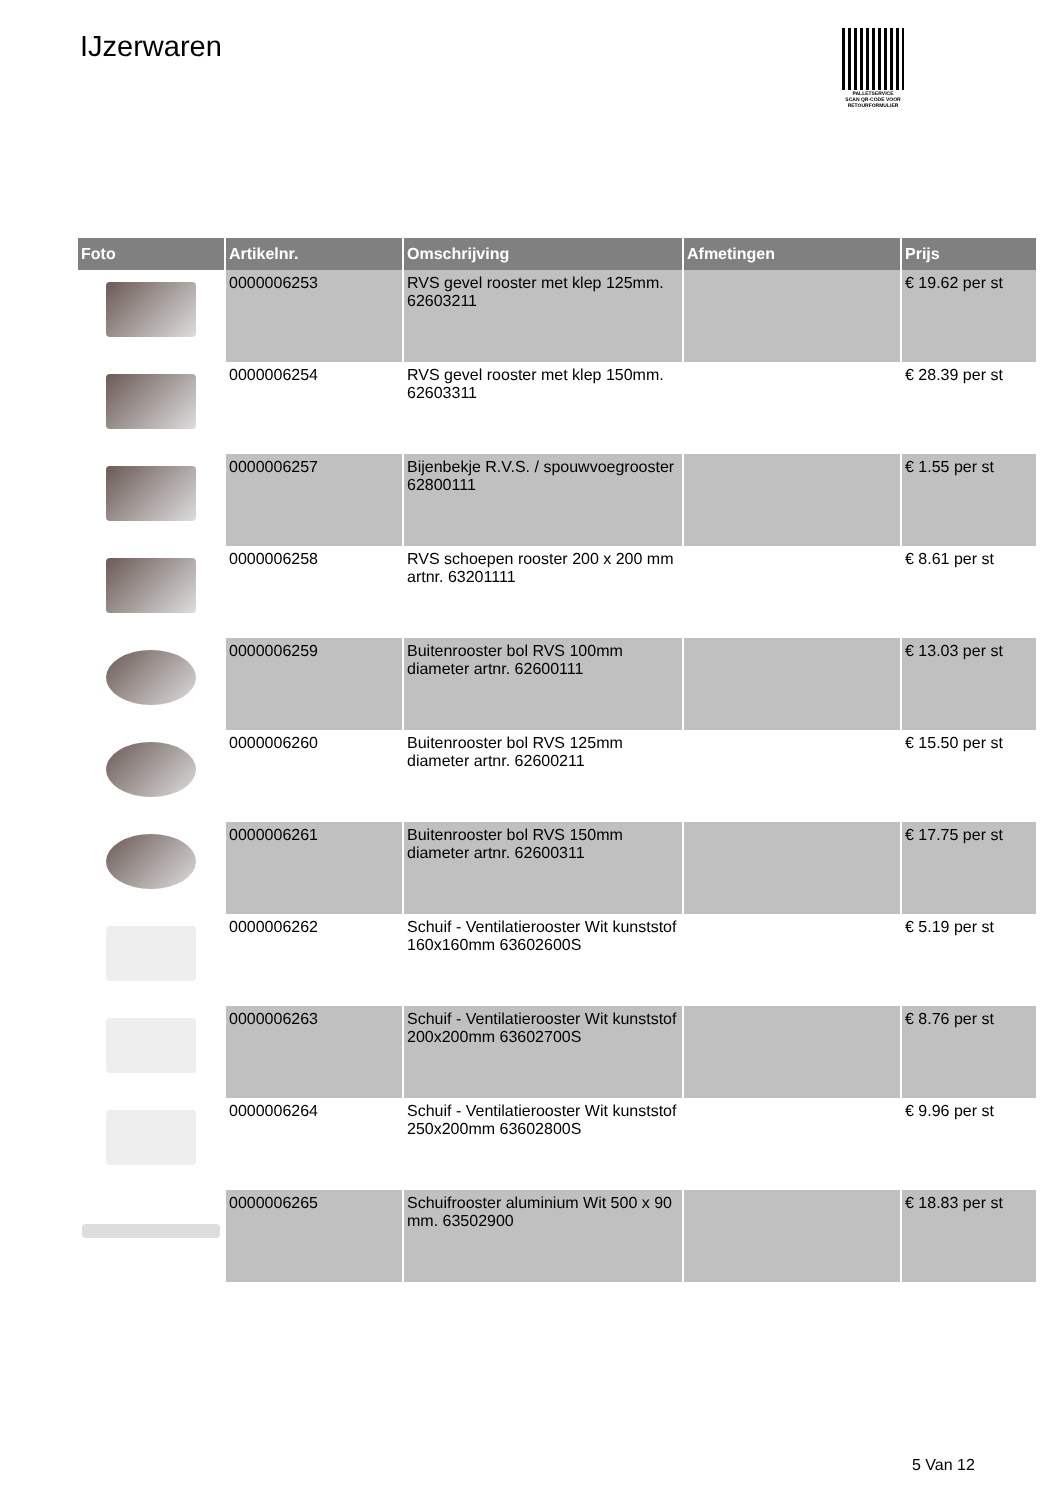IJzerwaren
PALLETSERVICE
SCAN QR-CODE VOOR RETOURFORMULIER
| Foto | Artikelnr. | Omschrijving | Afmetingen | Prijs |
| --- | --- | --- | --- | --- |
| | 0000006253 | RVS gevel rooster met klep 125mm. 62603211 | | € 19.62 per st |
| | 0000006254 | RVS gevel rooster met klep 150mm. 62603311 | | € 28.39 per st |
| | 0000006257 | Bijenbekje R.V.S. / spouwvoegrooster 62800111 | | € 1.55 per st |
| | 0000006258 | RVS schoepen rooster 200 x 200 mm artnr. 63201111 | | € 8.61 per st |
| | 0000006259 | Buitenrooster bol RVS 100mm diameter artnr. 62600111 | | € 13.03 per st |
| | 0000006260 | Buitenrooster bol RVS 125mm diameter artnr. 62600211 | | € 15.50 per st |
| | 0000006261 | Buitenrooster bol RVS 150mm diameter artnr. 62600311 | | € 17.75 per st |
| | 0000006262 | Schuif - Ventilatierooster Wit kunststof 160x160mm 63602600S | | € 5.19 per st |
| | 0000006263 | Schuif - Ventilatierooster Wit kunststof 200x200mm 63602700S | | € 8.76 per st |
| | 0000006264 | Schuif - Ventilatierooster Wit kunststof 250x200mm 63602800S | | € 9.96 per st |
| | 0000006265 | Schuifrooster aluminium Wit 500 x 90 mm. 63502900 | | € 18.83 per st |
5 Van 12